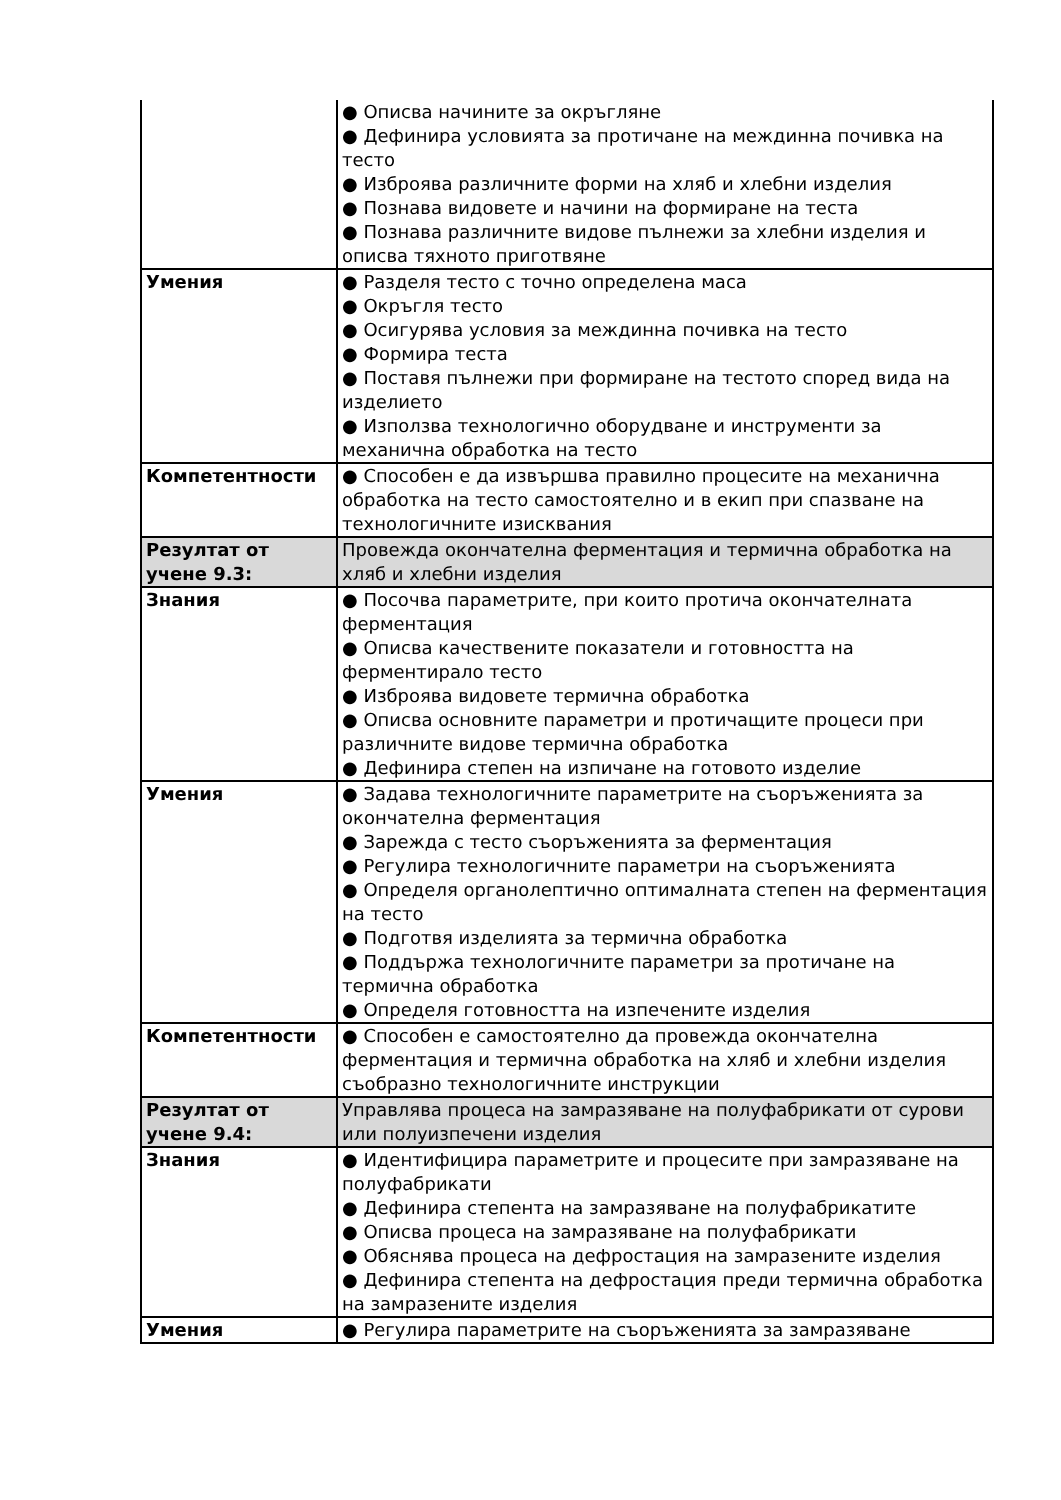| | ● Описва начините за окръгляне ● Дефинира условията за протичане на междинна почивка на тесто ● Изброява различните форми на хляб и хлебни изделия ● Познава видовете и начини на формиране на теста ● Познава различните видове пълнежи за хлебни изделия и описва тяхното приготвяне |
| Умения | ● Разделя тесто с точно определена маса ● Окръгля тесто ● Осигурява условия за междинна почивка на тесто ● Формира теста ● Поставя пълнежи при формиране на тестото според вида на изделието ● Използва технологично оборудване и инструменти за механична обработка на тесто |
| Компетентности | ● Способен е да извършва правилно процесите на механична обработка на тесто самостоятелно и в екип при спазване на технологичните изисквания |
| Резултат от учене 9.3: | Провежда окончателна ферментация и термична обработка на хляб и хлебни изделия |
| Знания | ● Посочва параметрите, при които протича окончателната ферментация ● Описва качествените показатели и готовността на ферментирало тесто ● Изброява видовете термична обработка ● Описва основните параметри и протичащите процеси при различните видове термична обработка ● Дефинира степен на изпичане на готовото изделие |
| Умения | ● Задава технологичните параметрите на съоръженията за окончателна ферментация ● Зарежда с тесто съоръженията за ферментация ● Регулира технологичните параметри на съоръженията ● Определя органолептично оптималната степен на ферментация на тесто ● Подготвя изделията за термична обработка ● Поддържа технологичните параметри за протичане на термична обработка ● Определя готовността на изпечените изделия |
| Компетентности | ● Способен е самостоятелно да провежда окончателна ферментация и термична обработка на хляб и хлебни изделия съобразно технологичните инструкции |
| Резултат от учене 9.4: | Управлява процеса на замразяване на полуфабрикати от сурови или полуизпечени изделия |
| Знания | ● Идентифицира параметрите и процесите при замразяване на полуфабрикати ● Дефинира степента на замразяване на полуфабрикатите ● Описва процеса на замразяване на полуфабрикати ● Обяснява процеса на дефростация на замразените изделия ● Дефинира степента на дефростация преди термична обработка на замразените изделия |
| Умения | ● Регулира параметрите на съоръженията за замразяване |